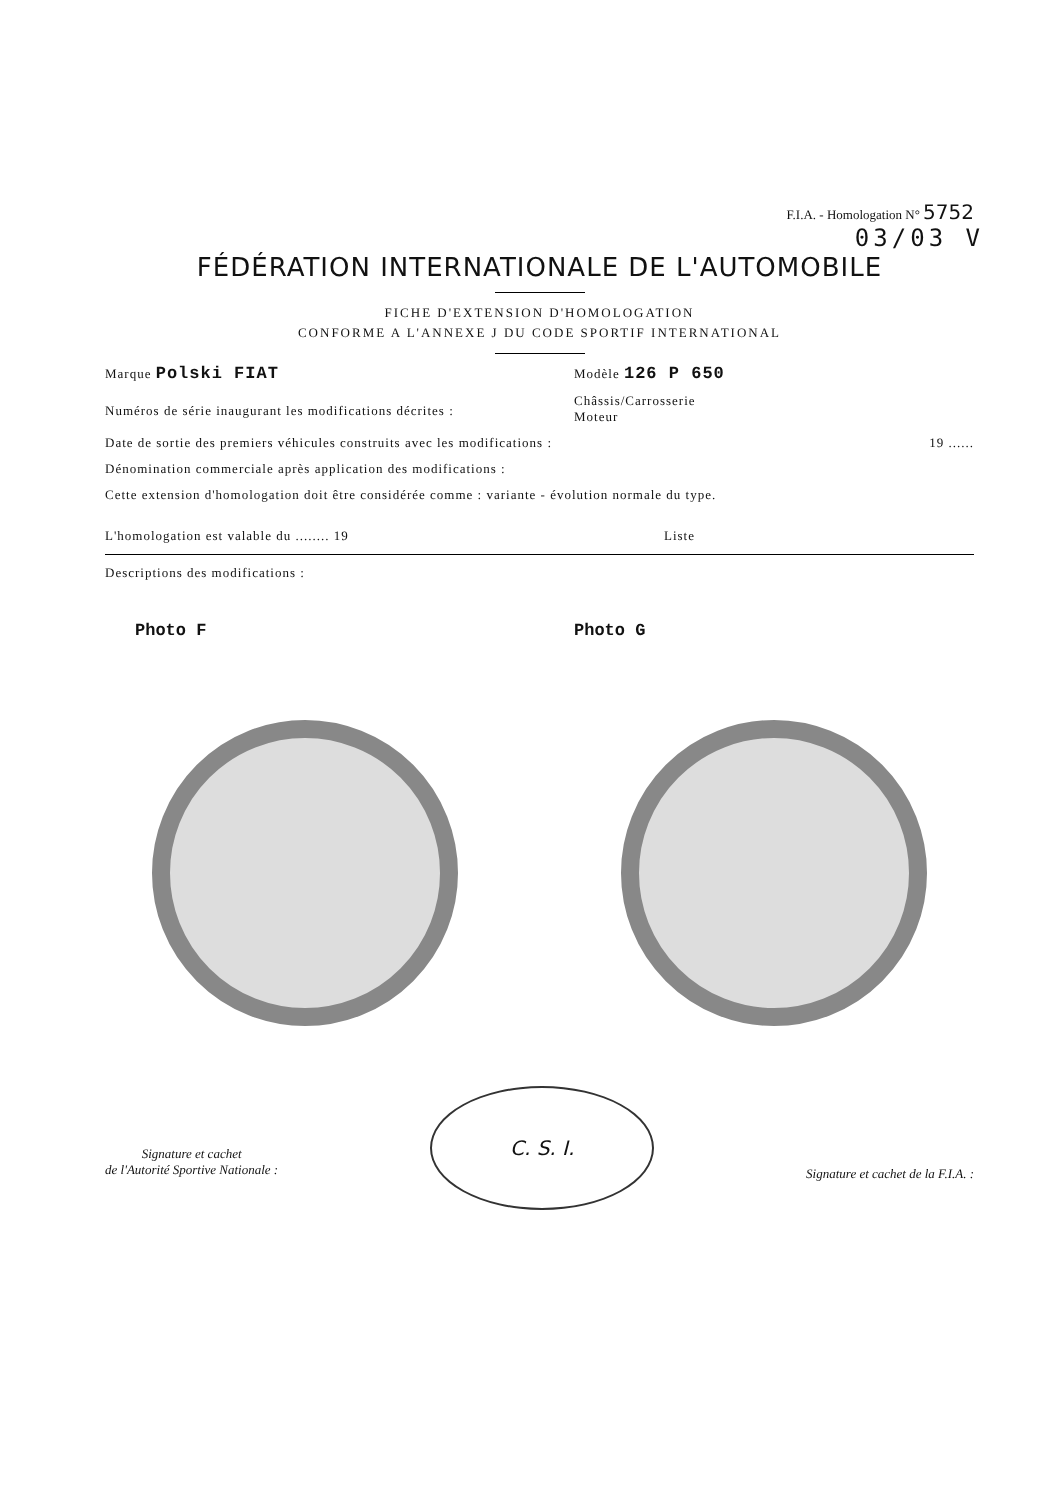F.I.A. - Homologation N° 5752
03/03 V
FÉDÉRATION INTERNATIONALE DE L'AUTOMOBILE
FICHE D'EXTENSION D'HOMOLOGATION
CONFORME A L'ANNEXE J DU CODE SPORTIF INTERNATIONAL
Marque Polski FIAT Modèle 126 P 650
Numéros de série inaugurant les modifications décrites : Châssis/Carrosserie
Moteur
Date de sortie des premiers véhicules construits avec les modifications : 19 ......
Dénomination commerciale après application des modifications :
Cette extension d'homologation doit être considérée comme : variante - évolution normale du type.
L'homologation est valable du ........ 19 Liste
Descriptions des modifications :
Photo F Photo G
Signature et cachet
de l'Autorité Sportive Nationale :
C. S. I.
Signature et cachet de la F.I.A. :